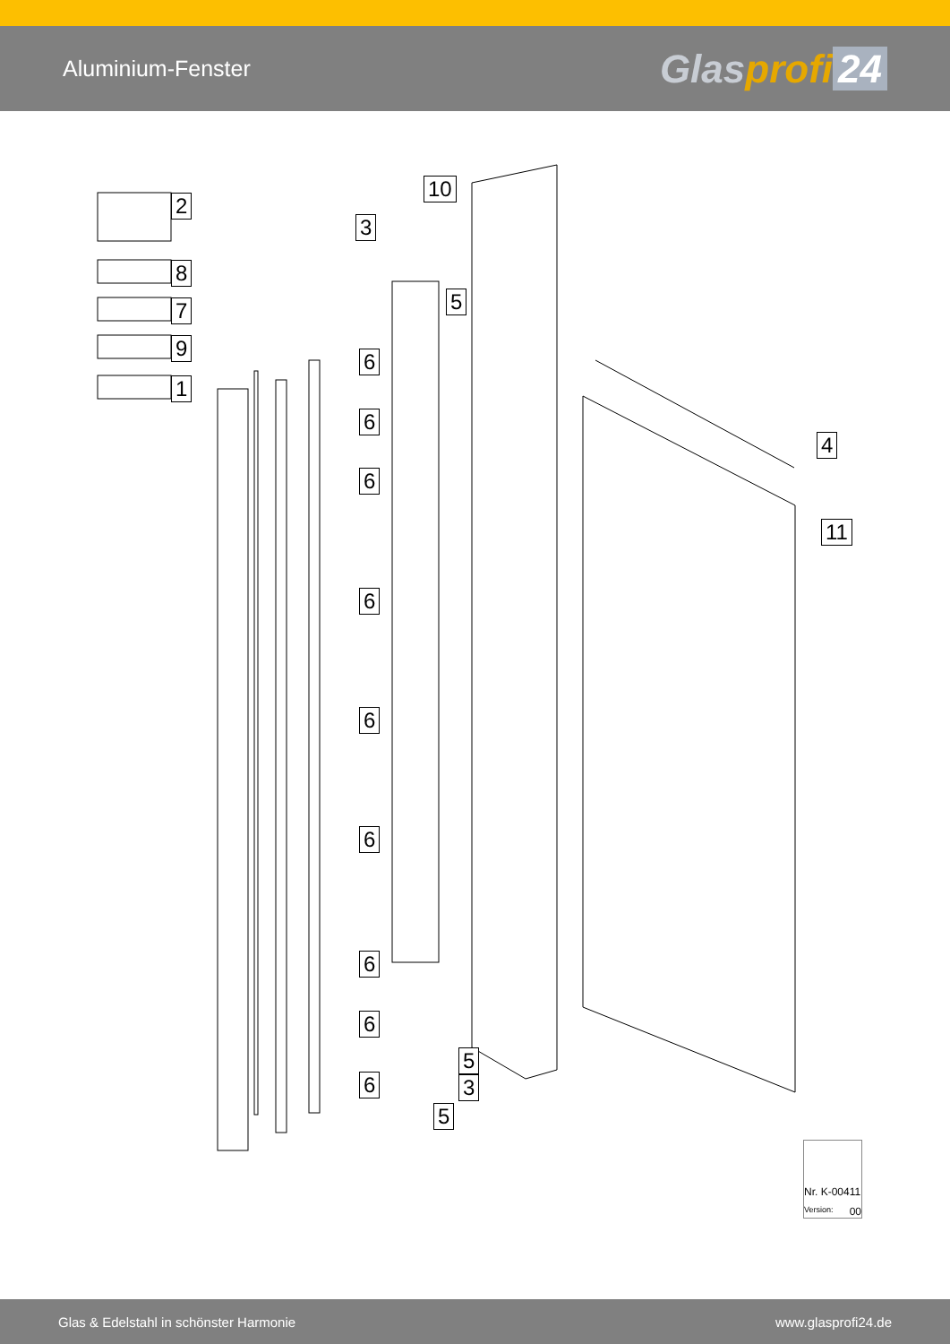Aluminium-Fenster
Glasprofi 24
2
8
7
9
1
10
3
5
6
6
6
6
6
6
6
6
6
4
11
5
3
5
Nr. K-00411
Version: 00
Glas & Edelstahl in schönster Harmonie www.glasprofi24.de